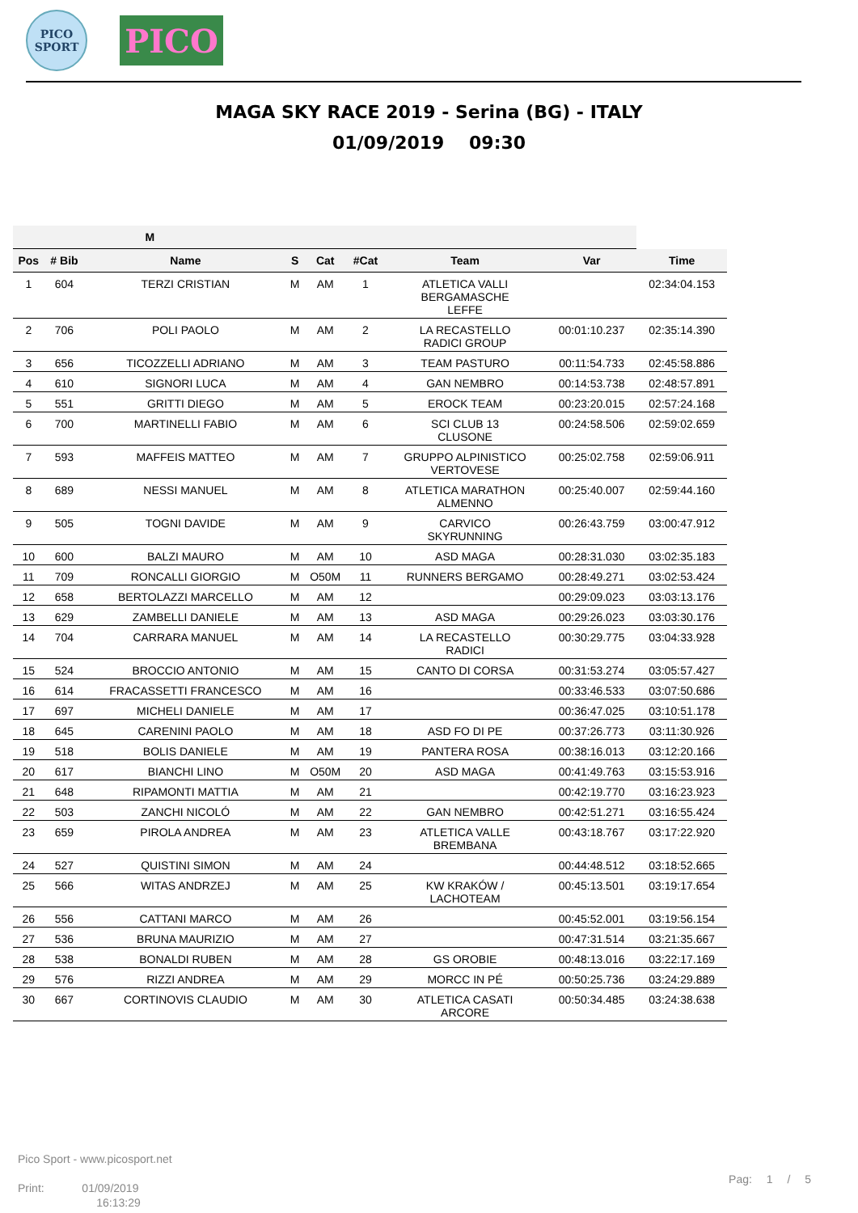PICO
SPORT
PICO
MAGA SKY RACE 2019 - Serina (BG) - ITALY
01/09/2019 09:30
| M | | | | | | | | |
| --- | --- | --- | --- | --- | --- | --- | --- | --- |
| Pos | # Bib | Name | S | Cat | #Cat | Team | Var | Time |
| 1 | 604 | TERZI CRISTIAN | M | AM | 1 | ATLETICA VALLI BERGAMASCHE LEFFE | | 02:34:04.153 |
| 2 | 706 | POLI PAOLO | M | AM | 2 | LA RECASTELLO RADICI GROUP | 00:01:10.237 | 02:35:14.390 |
| 3 | 656 | TICOZZELLI ADRIANO | M | AM | 3 | TEAM PASTURO | 00:11:54.733 | 02:45:58.886 |
| 4 | 610 | SIGNORI LUCA | M | AM | 4 | GAN NEMBRO | 00:14:53.738 | 02:48:57.891 |
| 5 | 551 | GRITTI DIEGO | M | AM | 5 | EROCK TEAM | 00:23:20.015 | 02:57:24.168 |
| 6 | 700 | MARTINELLI FABIO | M | AM | 6 | SCI CLUB 13 CLUSONE | 00:24:58.506 | 02:59:02.659 |
| 7 | 593 | MAFFEIS MATTEO | M | AM | 7 | GRUPPO ALPINISTICO VERTOVESE | 00:25:02.758 | 02:59:06.911 |
| 8 | 689 | NESSI MANUEL | M | AM | 8 | ATLETICA MARATHON ALMENNO | 00:25:40.007 | 02:59:44.160 |
| 9 | 505 | TOGNI DAVIDE | M | AM | 9 | CARVICO SKYRUNNING | 00:26:43.759 | 03:00:47.912 |
| 10 | 600 | BALZI MAURO | M | AM | 10 | ASD MAGA | 00:28:31.030 | 03:02:35.183 |
| 11 | 709 | RONCALLI GIORGIO | M | O50M | 11 | RUNNERS BERGAMO | 00:28:49.271 | 03:02:53.424 |
| 12 | 658 | BERTOLAZZI MARCELLO | M | AM | 12 | | 00:29:09.023 | 03:03:13.176 |
| 13 | 629 | ZAMBELLI DANIELE | M | AM | 13 | ASD MAGA | 00:29:26.023 | 03:03:30.176 |
| 14 | 704 | CARRARA MANUEL | M | AM | 14 | LA RECASTELLO RADICI | 00:30:29.775 | 03:04:33.928 |
| 15 | 524 | BROCCIO ANTONIO | M | AM | 15 | CANTO DI CORSA | 00:31:53.274 | 03:05:57.427 |
| 16 | 614 | FRACASSETTI FRANCESCO | M | AM | 16 | | 00:33:46.533 | 03:07:50.686 |
| 17 | 697 | MICHELI DANIELE | M | AM | 17 | | 00:36:47.025 | 03:10:51.178 |
| 18 | 645 | CARENINI PAOLO | M | AM | 18 | ASD FO DI PE | 00:37:26.773 | 03:11:30.926 |
| 19 | 518 | BOLIS DANIELE | M | AM | 19 | PANTERA ROSA | 00:38:16.013 | 03:12:20.166 |
| 20 | 617 | BIANCHI LINO | M | O50M | 20 | ASD MAGA | 00:41:49.763 | 03:15:53.916 |
| 21 | 648 | RIPAMONTI MATTIA | M | AM | 21 | | 00:42:19.770 | 03:16:23.923 |
| 22 | 503 | ZANCHI NICOLÓ | M | AM | 22 | GAN NEMBRO | 00:42:51.271 | 03:16:55.424 |
| 23 | 659 | PIROLA ANDREA | M | AM | 23 | ATLETICA VALLE BREMBANA | 00:43:18.767 | 03:17:22.920 |
| 24 | 527 | QUISTINI SIMON | M | AM | 24 | | 00:44:48.512 | 03:18:52.665 |
| 25 | 566 | WITAS ANDRZEJ | M | AM | 25 | KW KRAKÓW / LACHOTEAM | 00:45:13.501 | 03:19:17.654 |
| 26 | 556 | CATTANI MARCO | M | AM | 26 | | 00:45:52.001 | 03:19:56.154 |
| 27 | 536 | BRUNA MAURIZIO | M | AM | 27 | | 00:47:31.514 | 03:21:35.667 |
| 28 | 538 | BONALDI RUBEN | M | AM | 28 | GS OROBIE | 00:48:13.016 | 03:22:17.169 |
| 29 | 576 | RIZZI ANDREA | M | AM | 29 | MORCC IN PÉ | 00:50:25.736 | 03:24:29.889 |
| 30 | 667 | CORTINOVIS CLAUDIO | M | AM | 30 | ATLETICA CASATI ARCORE | 00:50:34.485 | 03:24:38.638 |
Pico Sport - www.picosport.net
Print: 01/09/2019
16:13:29
Pag: 1 / 5